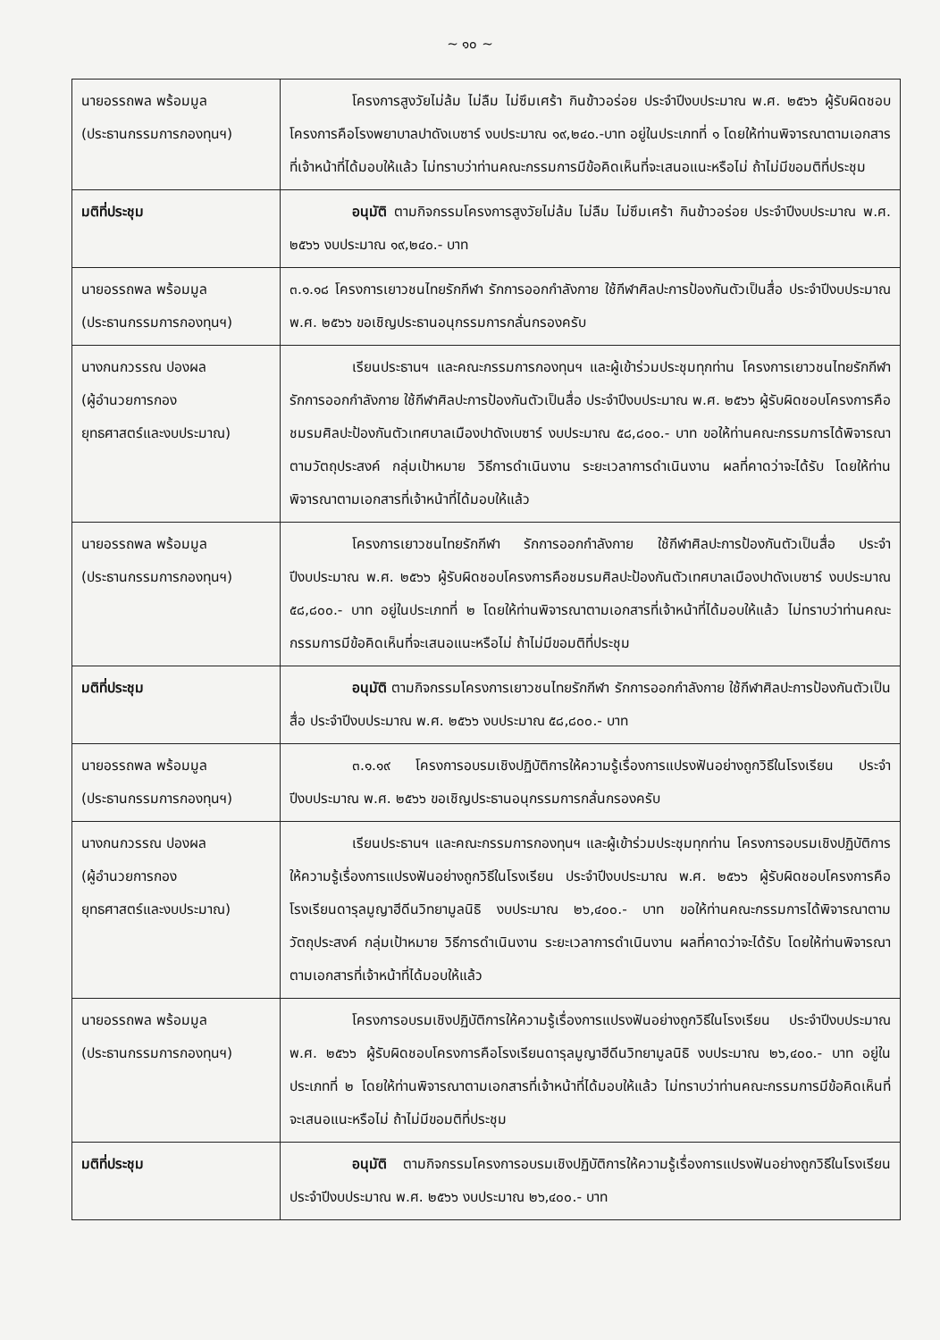~ ๑๐ ~
| นายอรรถพล พร้อมมูล (ประธานกรรมการกองทุนฯ) | โครงการสูงวัยไม่ล้ม ไม่ลืม ไม่ซึมเศร้า กินข้าวอร่อย ประจำปีงบประมาณ พ.ศ. ๒๕๖๖ ผู้รับผิดชอบโครงการคือโรงพยาบาลปาดังเบซาร์ งบประมาณ ๑๙,๒๔๐.-บาท อยู่ในประเภทที่ ๑ โดยให้ท่านพิจารณาตามเอกสารที่เจ้าหน้าที่ได้มอบให้แล้ว ไม่ทราบว่าท่านคณะกรรมการมีข้อคิดเห็นที่จะเสนอแนะหรือไม่ ถ้าไม่มีขอมติที่ประชุม |
| มติที่ประชุม | อนุมัติ ตามกิจกรรมโครงการสูงวัยไม่ล้ม ไม่ลืม ไม่ซึมเศร้า กินข้าวอร่อย ประจำปีงบประมาณ พ.ศ. ๒๕๖๖ งบประมาณ ๑๙,๒๔๐.- บาท |
| นายอรรถพล พร้อมมูล (ประธานกรรมการกองทุนฯ) | ๓.๑.๑๘ โครงการเยาวชนไทยรักกีฬา รักการออกกำลังกาย ใช้กีฬาศิลปะการป้องกันตัวเป็นสื่อ ประจำปีงบประมาณ พ.ศ. ๒๕๖๖ ขอเชิญประธานอนุกรรมการกลั่นกรองครับ |
| นางกนกวรรณ ปองผล (ผู้อำนวยการกอง ยุทธศาสตร์และงบประมาณ) | เรียนประธานฯ และคณะกรรมการกองทุนฯ และผู้เข้าร่วมประชุมทุกท่าน โครงการเยาวชนไทยรักกีฬา รักการออกกำลังกาย ใช้กีฬาศิลปะการป้องกันตัวเป็นสื่อ ประจำปีงบประมาณ พ.ศ. ๒๕๖๖ ผู้รับผิดชอบโครงการคือชมรมศิลปะป้องกันตัวเทศบาลเมืองปาดังเบซาร์ งบประมาณ ๕๘,๘๐๐.- บาท ขอให้ท่านคณะกรรมการได้พิจารณาตามวัตถุประสงค์ กลุ่มเป้าหมาย วิธีการดำเนินงาน ระยะเวลาการดำเนินงาน ผลที่คาดว่าจะได้รับ โดยให้ท่านพิจารณาตามเอกสารที่เจ้าหน้าที่ได้มอบให้แล้ว |
| นายอรรถพล พร้อมมูล (ประธานกรรมการกองทุนฯ) | โครงการเยาวชนไทยรักกีฬา รักการออกกำลังกาย ใช้กีฬาศิลปะการป้องกันตัวเป็นสื่อ ประจำปีงบประมาณ พ.ศ. ๒๕๖๖ ผู้รับผิดชอบโครงการคือชมรมศิลปะป้องกันตัวเทศบาลเมืองปาดังเบซาร์ งบประมาณ ๕๘,๘๐๐.- บาท อยู่ในประเภทที่ ๒ โดยให้ท่านพิจารณาตามเอกสารที่เจ้าหน้าที่ได้มอบให้แล้ว ไม่ทราบว่าท่านคณะกรรมการมีข้อคิดเห็นที่จะเสนอแนะหรือไม่ ถ้าไม่มีขอมติที่ประชุม |
| มติที่ประชุม | อนุมัติ ตามกิจกรรมโครงการเยาวชนไทยรักกีฬา รักการออกกำลังกาย ใช้กีฬาศิลปะการป้องกันตัวเป็นสื่อ ประจำปีงบประมาณ พ.ศ. ๒๕๖๖ งบประมาณ ๕๘,๘๐๐.- บาท |
| นายอรรถพล พร้อมมูล (ประธานกรรมการกองทุนฯ) | ๓.๑.๑๙ โครงการอบรมเชิงปฏิบัติการให้ความรู้เรื่องการแปรงฟันอย่างถูกวิธีในโรงเรียน ประจำปีงบประมาณ พ.ศ. ๒๕๖๖ ขอเชิญประธานอนุกรรมการกลั่นกรองครับ |
| นางกนกวรรณ ปองผล (ผู้อำนวยการกอง ยุทธศาสตร์และงบประมาณ) | เรียนประธานฯ และคณะกรรมการกองทุนฯ และผู้เข้าร่วมประชุมทุกท่าน โครงการอบรมเชิงปฏิบัติการให้ความรู้เรื่องการแปรงฟันอย่างถูกวิธีในโรงเรียน ประจำปีงบประมาณ พ.ศ. ๒๕๖๖ ผู้รับผิดชอบโครงการคือโรงเรียนดารุลมูญาฮีดีนวิทยามูลนิธิ งบประมาณ ๒๖,๔๐๐.- บาท ขอให้ท่านคณะกรรมการได้พิจารณาตามวัตถุประสงค์ กลุ่มเป้าหมาย วิธีการดำเนินงาน ระยะเวลาการดำเนินงาน ผลที่คาดว่าจะได้รับ โดยให้ท่านพิจารณาตามเอกสารที่เจ้าหน้าที่ได้มอบให้แล้ว |
| นายอรรถพล พร้อมมูล (ประธานกรรมการกองทุนฯ) | โครงการอบรมเชิงปฏิบัติการให้ความรู้เรื่องการแปรงฟันอย่างถูกวิธีในโรงเรียน ประจำปีงบประมาณ พ.ศ. ๒๕๖๖ ผู้รับผิดชอบโครงการคือโรงเรียนดารุลมูญาฮีดีนวิทยามูลนิธิ งบประมาณ ๒๖,๔๐๐.- บาท อยู่ในประเภทที่ ๒ โดยให้ท่านพิจารณาตามเอกสารที่เจ้าหน้าที่ได้มอบให้แล้ว ไม่ทราบว่าท่านคณะกรรมการมีข้อคิดเห็นที่จะเสนอแนะหรือไม่ ถ้าไม่มีขอมติที่ประชุม |
| มติที่ประชุม | อนุมัติ ตามกิจกรรมโครงการอบรมเชิงปฏิบัติการให้ความรู้เรื่องการแปรงฟันอย่างถูกวิธีในโรงเรียน ประจำปีงบประมาณ พ.ศ. ๒๕๖๖ งบประมาณ ๒๖,๔๐๐.- บาท |